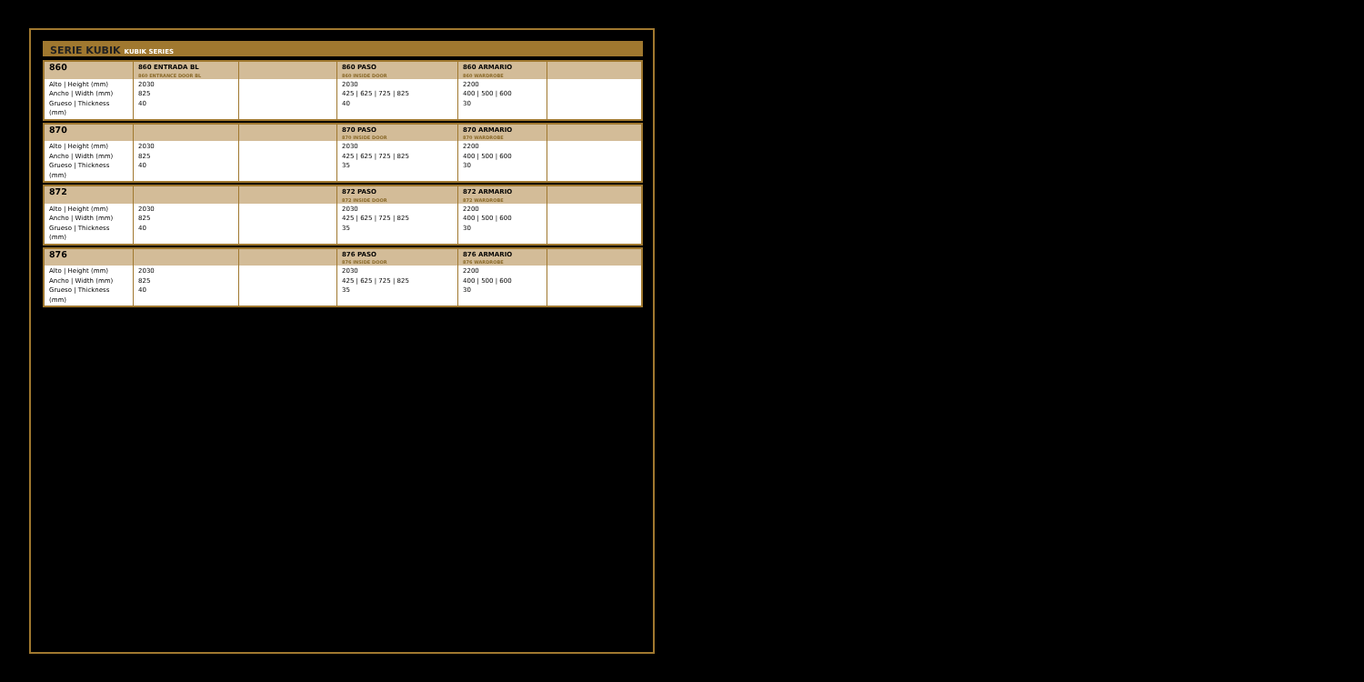SERIE KUBIK KUBIK SERIES
| 860 | 860 ENTRADA BL 860 ENTRANCE DOOR BL | | 860 PASO 860 INSIDE DOOR | 860 ARMARIO 860 WARDROBE | |
| Alto / Height (mm) Ancho / Width (mm) Grueso / Thickness (mm) | 2030 825 40 | | 2030 425 / 625 / 725 / 825 40 | 2200 400 / 500 / 600 30 | |
| 870 | | | 870 PASO 870 INSIDE DOOR | 870 ARMARIO 870 WARDROBE | |
| Alto / Height (mm) Ancho / Width (mm) Grueso / Thickness (mm) | 2030 825 40 | | 2030 425 / 625 / 725 / 825 35 | 2200 400 / 500 / 600 30 | |
| 872 | | | 872 PASO 872 INSIDE DOOR | 872 ARMARIO 872 WARDROBE | |
| Alto / Height (mm) Ancho / Width (mm) Grueso / Thickness (mm) | 2030 825 40 | | 2030 425 / 625 / 725 / 825 35 | 2200 400 / 500 / 600 30 | |
| 876 | | | 876 PASO 876 INSIDE DOOR | 876 ARMARIO 876 WARDROBE | |
| Alto / Height (mm) Ancho / Width (mm) Grueso / Thickness (mm) | 2030 825 40 | | 2030 425 / 625 / 725 / 825 35 | 2200 400 / 500 / 600 30 | |